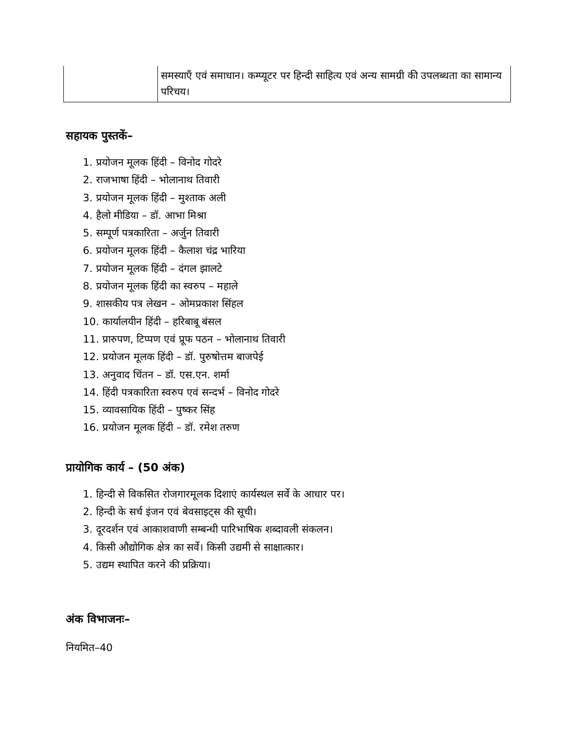| | समस्याएँ एवं समाधान। कम्प्यूटर पर हिन्दी साहित्य एवं अन्य सामग्री की उपलब्धता का सामान्य परिचय। |
सहायक पुस्तकें–
1. प्रयोजन मूलक हिंदी – विनोद गोदरे
2. राजभाषा हिंदी – भोलानाथ तिवारी
3. प्रयोजन मूलक हिंदी – मुश्ताक अली
4. हैलो मीडिया – डॉ. आभा मिश्रा
5. सम्पूर्ण पत्रकारिता – अर्जुन तिवारी
6. प्रयोजन मूलक हिंदी – कैलाश चंद्र भारिया
7. प्रयोजन मूलक हिंदी – दंगल झालटे
8. प्रयोजन मूलक हिंदी का स्वरुप – महाले
9. शासकीय पत्र लेखन – ओमप्रकाश सिंहल
10. कार्यालयीन हिंदी – हरिबाबू बंसल
11. प्रारुपण, टिप्पण एवं प्रूफ पठन – भोलानाथ तिवारी
12. प्रयोजन मूलक हिंदी – डॉ. पुरुषोत्तम बाजपेई
13. अनुवाद चिंतन – डॉ. एस.एन. शर्मा
14. हिंदी पत्रकारिता स्वरुप एवं सन्दर्भ – विनोद गोदरे
15. व्यावसायिक हिंदी – पुष्कर सिंह
16. प्रयोजन मूलक हिंदी – डॉ. रमेश तरुण
प्रायोगिक कार्य – (50 अंक)
1. हिन्दी से विकसित रोजगारमूलक दिशाएं कार्यस्थल सर्वे के आधार पर।
2. हिन्दी के सर्च इंजन एवं बेवसाइट्स की सूची।
3. दूरदर्शन एवं आकाशवाणी सम्बन्धी पारिभाषिक शब्दावली संकलन।
4. किसी औद्योगिक क्षेत्र का सर्वे। किसी उद्यमी से साक्षात्कार।
5. उद्यम स्थापित करने की प्रक्रिया।
अंक विभाजनः–
नियमित–40